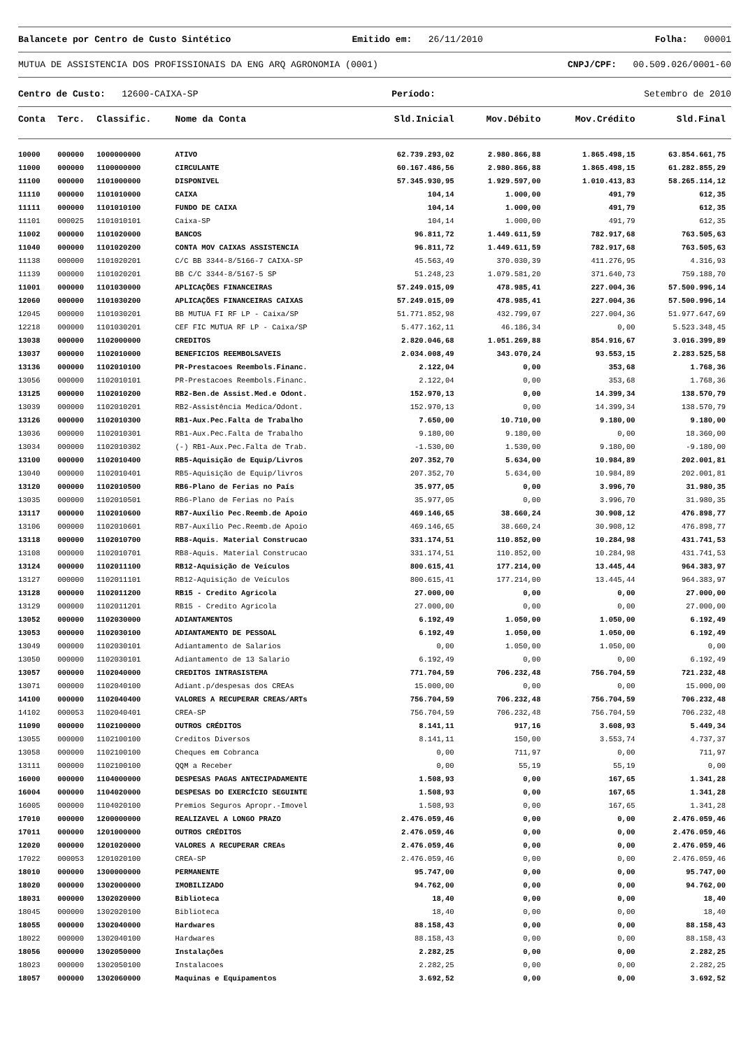Balancete por Centro de Custo Sintético
Emitido em: 26/11/2010 Folha: 00001
MUTUA DE ASSISTENCIA DOS PROFISSIONAIS DA ENG ARQ AGRONOMIA (0001)
CNPJ/CPF: 00.509.026/0001-60
Centro de Custo: 12600-CAIXA-SP
Período: Setembro de 2010
| Conta | Terc. | Classific. | Nome da Conta | Sld.Inicial | Mov.Débito | Mov.Crédito | Sld.Final |
| --- | --- | --- | --- | --- | --- | --- | --- |
| 10000 | 000000 | 1000000000 | ATIVO | 62.739.293,02 | 2.980.866,88 | 1.865.498,15 | 63.854.661,75 |
| 11000 | 000000 | 1100000000 | CIRCULANTE | 60.167.486,56 | 2.980.866,88 | 1.865.498,15 | 61.282.855,29 |
| 11100 | 000000 | 1101000000 | DISPONIVEL | 57.345.930,95 | 1.929.597,00 | 1.010.413,83 | 58.265.114,12 |
| 11110 | 000000 | 1101010000 | CAIXA | 104,14 | 1.000,00 | 491,79 | 612,35 |
| 11111 | 000000 | 1101010100 | FUNDO DE CAIXA | 104,14 | 1.000,00 | 491,79 | 612,35 |
| 11101 | 000025 | 1101010101 | Caixa-SP | 104,14 | 1.000,00 | 491,79 | 612,35 |
| 11002 | 000000 | 1101020000 | BANCOS | 96.811,72 | 1.449.611,59 | 782.917,68 | 763.505,63 |
| 11040 | 000000 | 1101020200 | CONTA MOV CAIXAS ASSISTENCIA | 96.811,72 | 1.449.611,59 | 782.917,68 | 763.505,63 |
| 11138 | 000000 | 1101020201 | C/C BB 3344-8/5166-7 CAIXA-SP | 45.563,49 | 370.030,39 | 411.276,95 | 4.316,93 |
| 11139 | 000000 | 1101020201 | BB C/C 3344-8/5167-5 SP | 51.248,23 | 1.079.581,20 | 371.640,73 | 759.188,70 |
| 11001 | 000000 | 1101030000 | APLICAÇÕES FINANCEIRAS | 57.249.015,09 | 478.985,41 | 227.004,36 | 57.500.996,14 |
| 12060 | 000000 | 1101030200 | APLICAÇÕES FINANCEIRAS CAIXAS | 57.249.015,09 | 478.985,41 | 227.004,36 | 57.500.996,14 |
| 12045 | 000000 | 1101030201 | BB MUTUA FI RF LP - Caixa/SP | 51.771.852,98 | 432.799,07 | 227.004,36 | 51.977.647,69 |
| 12218 | 000000 | 1101030201 | CEF FIC MUTUA RF LP - Caixa/SP | 5.477.162,11 | 46.186,34 | 0,00 | 5.523.348,45 |
| 13038 | 000000 | 1102000000 | CREDITOS | 2.820.046,68 | 1.051.269,88 | 854.916,67 | 3.016.399,89 |
| 13037 | 000000 | 1102010000 | BENEFICIOS REEMBOLSAVEIS | 2.034.008,49 | 343.070,24 | 93.553,15 | 2.283.525,58 |
| 13136 | 000000 | 1102010100 | PR-Prestacoes Reembols.Financ. | 2.122,04 | 0,00 | 353,68 | 1.768,36 |
| 13056 | 000000 | 1102010101 | PR-Prestacoes Reembols.Financ. | 2.122,04 | 0,00 | 353,68 | 1.768,36 |
| 13125 | 000000 | 1102010200 | RB2-Ben.de Assist.Med.e Odont. | 152.970,13 | 0,00 | 14.399,34 | 138.570,79 |
| 13039 | 000000 | 1102010201 | RB2-Assistência Medica/Odont. | 152.970,13 | 0,00 | 14.399,34 | 138.570,79 |
| 13126 | 000000 | 1102010300 | RB1-Aux.Pec.Falta de Trabalho | 7.650,00 | 10.710,00 | 9.180,00 | 9.180,00 |
| 13036 | 000000 | 1102010301 | RB1-Aux.Pec.Falta de Trabalho | 9.180,00 | 9.180,00 | 0,00 | 18.360,00 |
| 13034 | 000000 | 1102010302 | (-) RB1-Aux.Pec.Falta de Trab. | -1.530,00 | 1.530,00 | 9.180,00 | -9.180,00 |
| 13100 | 000000 | 1102010400 | RB5-Aquisição de Equip/Livros | 207.352,70 | 5.634,00 | 10.984,89 | 202.001,81 |
| 13040 | 000000 | 1102010401 | RB5-Aquisição de Equip/livros | 207.352,70 | 5.634,00 | 10.984,89 | 202.001,81 |
| 13120 | 000000 | 1102010500 | RB6-Plano de Ferias no País | 35.977,05 | 0,00 | 3.996,70 | 31.980,35 |
| 13035 | 000000 | 1102010501 | RB6-Plano de Ferias no País | 35.977,05 | 0,00 | 3.996,70 | 31.980,35 |
| 13117 | 000000 | 1102010600 | RB7-Auxílio Pec.Reemb.de Apoio | 469.146,65 | 38.660,24 | 30.908,12 | 476.898,77 |
| 13106 | 000000 | 1102010601 | RB7-Auxílio Pec.Reemb.de Apoio | 469.146,65 | 38.660,24 | 30.908,12 | 476.898,77 |
| 13118 | 000000 | 1102010700 | RB8-Aquis. Material Construcao | 331.174,51 | 110.852,00 | 10.284,98 | 431.741,53 |
| 13108 | 000000 | 1102010701 | RB8-Aquis. Material Construcao | 331.174,51 | 110.852,00 | 10.284,98 | 431.741,53 |
| 13124 | 000000 | 1102011100 | RB12-Aquisição de Veículos | 800.615,41 | 177.214,00 | 13.445,44 | 964.383,97 |
| 13127 | 000000 | 1102011101 | RB12-Aquisição de Veículos | 800.615,41 | 177.214,00 | 13.445,44 | 964.383,97 |
| 13128 | 000000 | 1102011200 | RB15 - Credito Agricola | 27.000,00 | 0,00 | 0,00 | 27.000,00 |
| 13129 | 000000 | 1102011201 | RB15 - Credito Agricola | 27.000,00 | 0,00 | 0,00 | 27.000,00 |
| 13052 | 000000 | 1102030000 | ADIANTAMENTOS | 6.192,49 | 1.050,00 | 1.050,00 | 6.192,49 |
| 13053 | 000000 | 1102030100 | ADIANTAMENTO DE PESSOAL | 6.192,49 | 1.050,00 | 1.050,00 | 6.192,49 |
| 13049 | 000000 | 1102030101 | Adiantamento de Salarios | 0,00 | 1.050,00 | 1.050,00 | 0,00 |
| 13050 | 000000 | 1102030101 | Adiantamento de 13 Salario | 6.192,49 | 0,00 | 0,00 | 6.192,49 |
| 13057 | 000000 | 1102040000 | CREDITOS INTRASISTEMA | 771.704,59 | 706.232,48 | 756.704,59 | 721.232,48 |
| 13071 | 000000 | 1102040100 | Adiant.p/despesas dos CREAs | 15.000,00 | 0,00 | 0,00 | 15.000,00 |
| 14100 | 000000 | 1102040400 | VALORES A RECUPERAR CREAS/ARTs | 756.704,59 | 706.232,48 | 756.704,59 | 706.232,48 |
| 14102 | 000053 | 1102040401 | CREA-SP | 756.704,59 | 706.232,48 | 756.704,59 | 706.232,48 |
| 11090 | 000000 | 1102100000 | OUTROS CRÉDITOS | 8.141,11 | 917,16 | 3.608,93 | 5.449,34 |
| 13055 | 000000 | 1102100100 | Creditos Diversos | 8.141,11 | 150,00 | 3.553,74 | 4.737,37 |
| 13058 | 000000 | 1102100100 | Cheques em Cobranca | 0,00 | 711,97 | 0,00 | 711,97 |
| 13111 | 000000 | 1102100100 | QQM a Receber | 0,00 | 55,19 | 55,19 | 0,00 |
| 16000 | 000000 | 1104000000 | DESPESAS PAGAS ANTECIPADAMENTE | 1.508,93 | 0,00 | 167,65 | 1.341,28 |
| 16004 | 000000 | 1104020000 | DESPESAS DO EXERCÍCIO SEGUINTE | 1.508,93 | 0,00 | 167,65 | 1.341,28 |
| 16005 | 000000 | 1104020100 | Premios Seguros Apropr.-Imovel | 1.508,93 | 0,00 | 167,65 | 1.341,28 |
| 17010 | 000000 | 1200000000 | REALIZAVEL A LONGO PRAZO | 2.476.059,46 | 0,00 | 0,00 | 2.476.059,46 |
| 17011 | 000000 | 1201000000 | OUTROS CRÉDITOS | 2.476.059,46 | 0,00 | 0,00 | 2.476.059,46 |
| 12020 | 000000 | 1201020000 | VALORES A RECUPERAR CREAs | 2.476.059,46 | 0,00 | 0,00 | 2.476.059,46 |
| 17022 | 000053 | 1201020100 | CREA-SP | 2.476.059,46 | 0,00 | 0,00 | 2.476.059,46 |
| 18010 | 000000 | 1300000000 | PERMANENTE | 95.747,00 | 0,00 | 0,00 | 95.747,00 |
| 18020 | 000000 | 1302000000 | IMOBILIZADO | 94.762,00 | 0,00 | 0,00 | 94.762,00 |
| 18031 | 000000 | 1302020000 | Biblioteca | 18,40 | 0,00 | 0,00 | 18,40 |
| 18045 | 000000 | 1302020100 | Biblioteca | 18,40 | 0,00 | 0,00 | 18,40 |
| 18055 | 000000 | 1302040000 | Hardwares | 88.158,43 | 0,00 | 0,00 | 88.158,43 |
| 18022 | 000000 | 1302040100 | Hardwares | 88.158,43 | 0,00 | 0,00 | 88.158,43 |
| 18056 | 000000 | 1302050000 | Instalações | 2.282,25 | 0,00 | 0,00 | 2.282,25 |
| 18023 | 000000 | 1302050100 | Instalacoes | 2.282,25 | 0,00 | 0,00 | 2.282,25 |
| 18057 | 000000 | 1302060000 | Maquinas e Equipamentos | 3.692,52 | 0,00 | 0,00 | 3.692,52 |